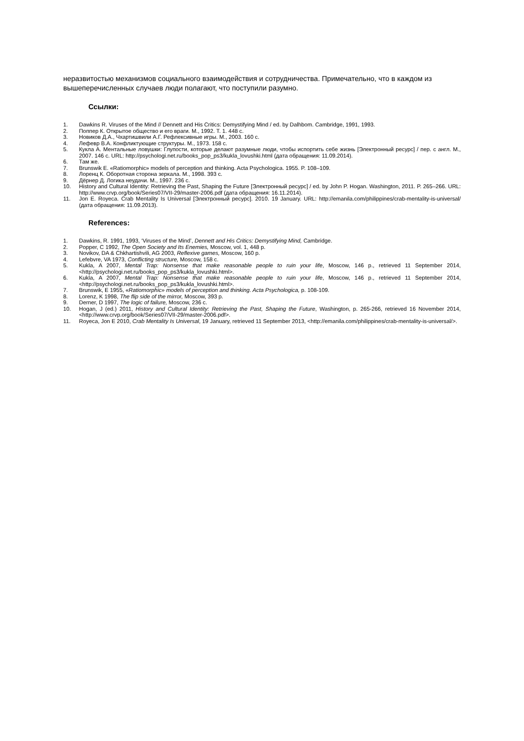неразвитостью механизмов социального взаимодействия и сотрудничества. Примечательно, что в каждом из вышеперечисленных случаев люди полагают, что поступили разумно.
Ссылки:
1. Dawkins R. Viruses of the Mind // Dennett and His Critics: Demystifying Mind / ed. by Dalhbom. Cambridge, 1991, 1993.
2. Поппер К. Открытое общество и его враги. М., 1992. Т. 1. 448 с.
3. Новиков Д.А., Чхартишвили А.Г. Рефлексивные игры. М., 2003. 160 с.
4. Лефевр В.А. Конфликтующие структуры. М., 1973. 158 с.
5. Кукла А. Ментальные ловушки: Глупости, которые делают разумные люди, чтобы испортить себе жизнь [Электронный ресурс] / пер. с англ. М., 2007. 146 с. URL: http://psychologi.net.ru/books_pop_ps3/kukla_lovushki.html (дата обращения: 11.09.2014).
6. Там же.
7. Brunswik E. «Ratiomorphic» models of perception and thinking. Acta Psychologica. 1955. P. 108–109.
8. Лоренц К. Оборотная сторона зеркала. М., 1998. 393 с.
9. Дёрнер Д. Логика неудачи. М., 1997. 236 с.
10. History and Cultural Identity: Retrieving the Past, Shaping the Future [Электронный ресурс] / ed. by John P. Hogan. Washington, 2011. P. 265–266. URL: http://www.crvp.org/book/Series07/VII-29/master-2006.pdf (дата обращения: 16.11.2014).
11. Jon E. Royeca. Crab Mentality Is Universal [Электронный ресурс]. 2010. 19 January. URL: http://emanila.com/philippines/crab-mentality-is-universal/ (дата обращения: 11.09.2013).
References:
1. Dawkins, R. 1991, 1993, ‘Viruses of the Mind’, Dennett and His Critics: Demystifying Mind, Cambridge.
2. Popper, C 1992, The Open Society and Its Enemies, Moscow, vol. 1, 448 p.
3. Novikov, DA & Chkhartishvili, AG 2003, Reflexive games, Moscow, 160 p.
4. Lefebvre, VA 1973, Conflicting structure, Moscow, 158 c.
5. Kukla, A 2007, Mental Trap: Nonsense that make reasonable people to ruin your life, Moscow, 146 p., retrieved 11 September 2014, <http://psychologi.net.ru/books_pop_ps3/kukla_lovushki.html>.
6. Kukla, A 2007, Mental Trap: Nonsense that make reasonable people to ruin your life, Moscow, 146 p., retrieved 11 September 2014, <http://psychologi.net.ru/books_pop_ps3/kukla_lovushki.html>.
7. Brunswik, E 1955, «Ratiomorphic» models of perception and thinking. Acta Psychologica, p. 108-109.
8. Lorenz, K 1998, The flip side of the mirror, Moscow, 393 p.
9. Derner, D 1997, The logic of failure, Moscow, 236 c.
10. Hogan, J (ed.) 2011, History and Cultural Identity: Retrieving the Past, Shaping the Future, Washington, p. 265-266, retrieved 16 November 2014, <http://www.crvp.org/book/Series07/VII-29/master-2006.pdf>.
11. Royeca, Jon E 2010, Crab Mentality Is Universal, 19 January, retrieved 11 September 2013, <http://emanila.com/philippines/crab-mentality-is-universal/>.